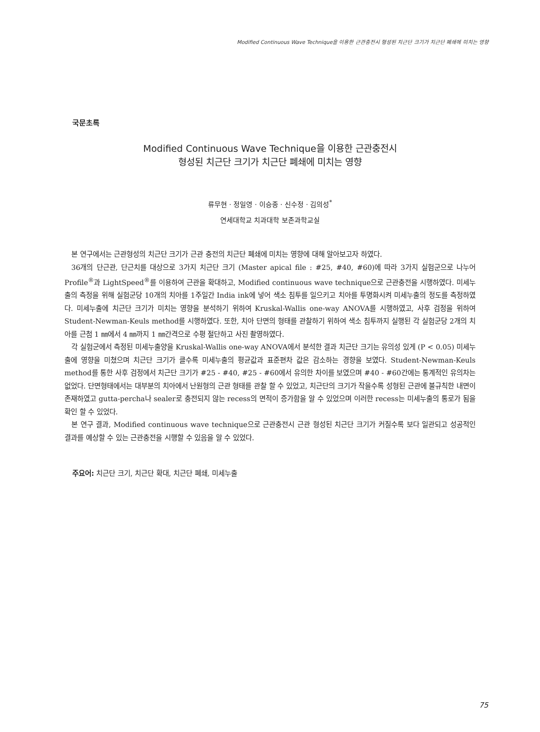Modified Continuous Wave Technique을 이용한 근관충전시 형성된 치근단 크기가 치근단 폐쇄에 미치는 영향
국문초록
Modified Continuous Wave Technique을 이용한 근관충전시
형성된 치근단 크기가 치근단 폐쇄에 미치는 영향
류무현 · 정일영 · 이승종 · 신수정 · 김의성<sup>*</sup>
연세대학교 치과대학 보존과학교실
본 연구에서는 근관형성의 치근단 크기가 근관 충전의 치근단 폐쇄에 미치는 영향에 대해 알아보고자 하였다.
36개의 단근관, 단근치를 대상으로 3가지 치근단 크기 (Master apical file : #25, #40, #60)에 따라 3가지 실험군으로 나누어 Profile<sup>®</sup>과 LightSpeed<sup>®</sup>를 이용하여 근관을 확대하고, Modified continuous wave technique으로 근관충전을 시행하였다. 미세누출의 측정을 위해 실험군당 10개의 치아를 1주일간 India ink에 넣어 색소 침투를 일으키고 치아를 투명화시켜 미세누출의 정도를 측정하였다. 미세누출에 치근단 크기가 미치는 영향을 분석하기 위하여 Kruskal-Wallis one-way ANOVA를 시행하였고, 사후 검정을 위하여 Student-Newman-Keuls method를 시행하였다. 또한, 치아 단면의 형태를 관찰하기 위하여 색소 침투까지 실행된 각 실험군당 2개의 치아를 근첨 1 ㎜에서 4 ㎜까지 1 ㎜간격으로 수평 절단하고 사진 촬영하였다.
각 실험군에서 측정된 미세누출양을 Kruskal-Wallis one-way ANOVA에서 분석한 결과 치근단 크기는 유의성 있게 (P < 0.05) 미세누출에 영향을 미쳤으며 치근단 크기가 클수록 미세누출의 평균값과 표준편차 값은 감소하는 경향을 보였다. Student-Newman-Keuls method를 통한 사후 검정에서 치근단 크기가 #25 - #40, #25 - #60에서 유의한 차이를 보였으며 #40 - #60간에는 통계적인 유의차는 없었다. 단면형태에서는 대부분의 치아에서 난원형의 근관 형태를 관찰 할 수 있었고, 치근단의 크기가 작을수록 성형된 근관에 불규칙한 내면이 존재하였고 gutta-percha나 sealer로 충전되지 않는 recess의 면적이 증가함을 알 수 있었으며 이러한 recess는 미세누출의 통로가 됨을 확인 할 수 있었다.
본 연구 결과, Modified continuous wave technique으로 근관충전시 근관 형성된 치근단 크기가 커질수록 보다 일관되고 성공적인 결과를 예상할 수 있는 근관충전을 시행할 수 있음을 알 수 있었다.
주요어: 치근단 크기, 치근단 확대, 치근단 폐쇄, 미세누출
75